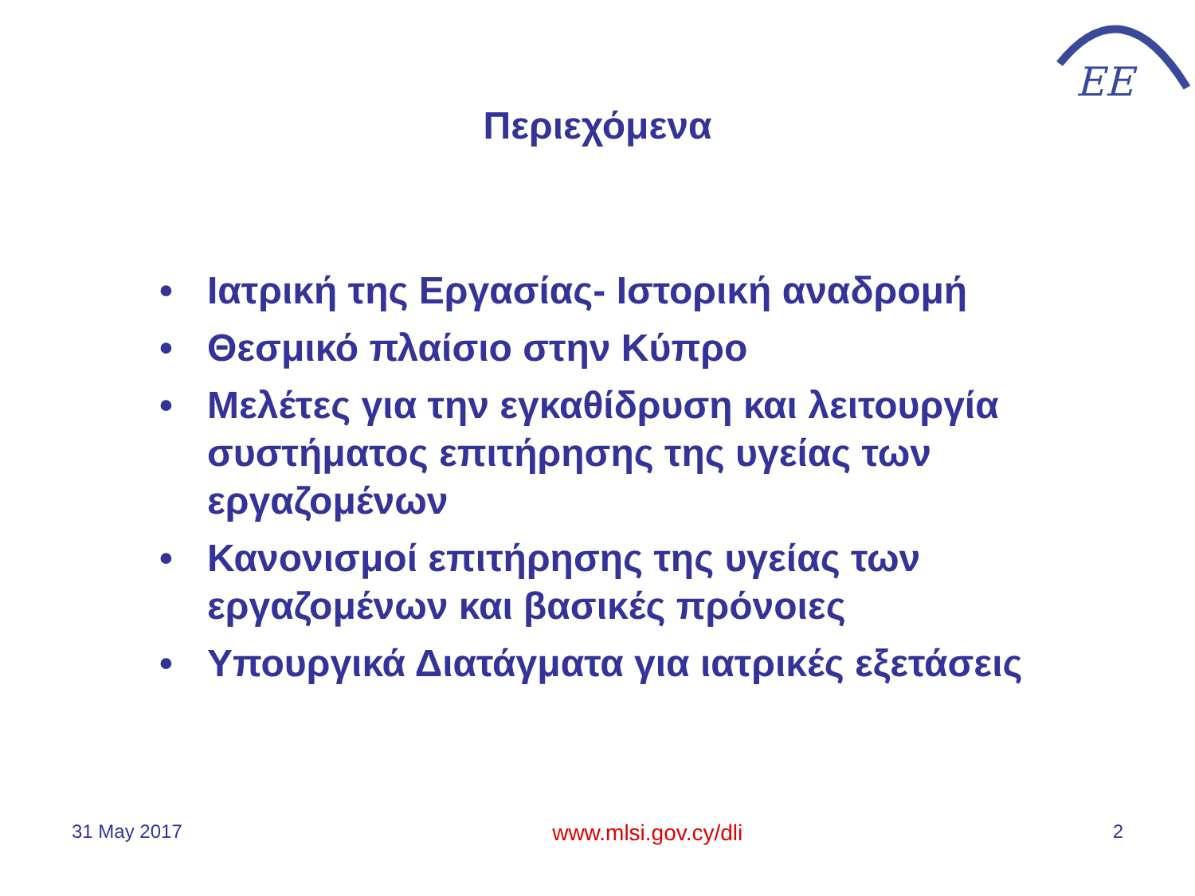EE
Περιεχόμενα
• Ιατρική της Εργασίας- Ιστορική αναδρομή
• Θεσμικό πλαίσιο στην Κύπρο
• Μελέτες για την εγκαθίδρυση και λειτουργία συστήματος επιτήρησης της υγείας των εργαζομένων
• Κανονισμοί επιτήρησης της υγείας των εργαζομένων και βασικές πρόνοιες
• Υπουργικά Διατάγματα για ιατρικές εξετάσεις
31 May 2017 www.mlsi.gov.cy/dli 2